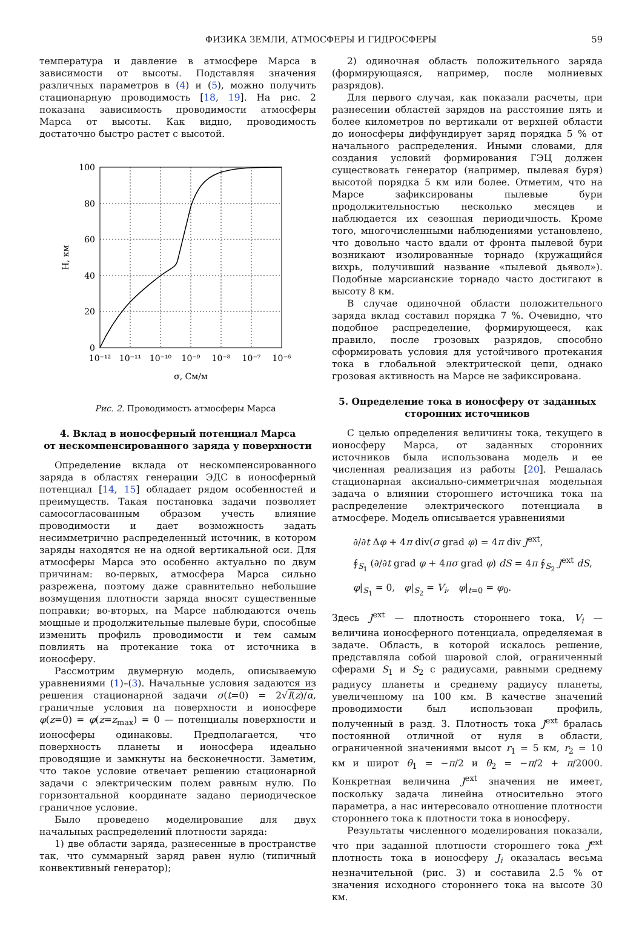ФИЗИКА ЗЕМЛИ, АТМОСФЕРЫ И ГИДРОСФЕРЫ 59
температура и давление в атмосфере Марса в зависимости от высоты. Подставляя значения различных параметров в (4) и (5), можно получить стационарную проводимость [18, 19]. На рис. 2 показана зависимость проводимости атмосферы Марса от высоты. Как видно, проводимость достаточно быстро растет с высотой.
100
80
60
40
20
0
10⁻¹²
10⁻¹¹
10⁻¹⁰
10⁻⁹
10⁻⁸
10⁻⁷
10⁻⁶
σ, См/м
H, км
Рис. 2. Проводимость атмосферы Марса
4. Вклад в ионосферный потенциал Марса
от нескомпенсированного заряда у поверхности
Определение вклада от нескомпенсированного заряда в областях генерации ЭДС в ионосферный потенциал [14, 15] обладает рядом особенностей и преимуществ. Такая постановка задачи позволяет самосогласованным образом учесть влияние проводимости и дает возможность задать несимметрично распределенный источник, в котором заряды находятся не на одной вертикальной оси. Для атмосферы Марса это особенно актуально по двум причинам: во-первых, атмосфера Марса сильно разрежена, поэтому даже сравнительно небольшие возмущения плотности заряда вносят существенные поправки; во-вторых, на Марсе наблюдаются очень мощные и продолжительные пылевые бури, способные изменить профиль проводимости и тем самым повлиять на протекание тока от источника в ионосферу.
Рассмотрим двумерную модель, описываемую уравнениями (1)–(3). Начальные условия задаются из решения стационарной задачи σ(t=0) = 2√I(z)/α, граничные условия на поверхности и ионосфере φ(z=0) = φ(z=z<sub>max</sub>) = 0 — потенциалы поверхности и ионосферы одинаковы. Предполагается, что поверхность планеты и ионосфера идеально проводящие и замкнуты на бесконечности. Заметим, что такое условие отвечает решению стационарной задачи с электрическим полем равным нулю. По горизонтальной координате задано периодическое граничное условие.
Было проведено моделирование для двух начальных распределений плотности заряда:
1) две области заряда, разнесенные в пространстве так, что суммарный заряд равен нулю (типичный конвективный генератор);
2) одиночная область положительного заряда (формирующаяся, например, после молниевых разрядов).
Для первого случая, как показали расчеты, при разнесении областей зарядов на расстояние пять и более километров по вертикали от верхней области до ионосферы диффундирует заряд порядка 5 % от начального распределения. Иными словами, для создания условий формирования ГЭЦ должен существовать генератор (например, пылевая буря) высотой порядка 5 км или более. Отметим, что на Марсе зафиксированы пылевые бури продолжительностью несколько месяцев и наблюдается их сезонная периодичность. Кроме того, многочисленными наблюдениями установлено, что довольно часто вдали от фронта пылевой бури возникают изолированные торнадо (кружащийся вихрь, получивший название «пылевой дьявол»). Подобные марсианские торнадо часто достигают в высоту 8 км.
В случае одиночной области положительного заряда вклад составил порядка 7 %. Очевидно, что подобное распределение, формирующееся, как правило, после грозовых разрядов, способно сформировать условия для устойчивого протекания тока в глобальной электрической цепи, однако грозовая активность на Марсе не зафиксирована.
5. Определение тока в ионосферу от заданных
сторонних источников
С целью определения величины тока, текущего в ионосферу Марса, от заданных сторонних источников была использована модель и ее численная реализация из работы [20]. Решалась стационарная аксиально-симметричная модельная задача о влиянии стороннего источника тока на распределение электрического потенциала в атмосфере. Модель описывается уравнениями
∂/∂t Δφ + 4π div(σ grad φ) = 4π div J<sup>ext</sup>,
∮<sub>S<sub>1</sub></sub> (∂/∂t grad φ + 4πσ grad φ) dS = 4π ∮<sub>S<sub>2</sub></sub> J<sup>ext</sup> dS,
φ|<sub>S<sub>1</sub></sub> = 0, φ|<sub>S<sub>2</sub></sub> = V<sub>i</sub>, φ|<sub>t=0</sub> = φ<sub>0</sub>.
Здесь J<sup>ext</sup> — плотность стороннего тока, V<sub>i</sub> — величина ионосферного потенциала, определяемая в задаче. Область, в которой искалось решение, представляла собой шаровой слой, ограниченный сферами S<sub>1</sub> и S<sub>2</sub> с радиусами, равными среднему радиусу планеты и среднему радиусу планеты, увеличенному на 100 км. В качестве значений проводимости был использован профиль, полученный в разд. 3. Плотность тока J<sup>ext</sup> бралась постоянной отличной от нуля в области, ограниченной значениями высот r<sub>1</sub> = 5 км, r<sub>2</sub> = 10 км и широт θ<sub>1</sub> = −π/2 и θ<sub>2</sub> = −π/2 + π/2000. Конкретная величина J<sup>ext</sup> значения не имеет, поскольку задача линейна относительно этого параметра, а нас интересовало отношение плотности стороннего тока к плотности тока в ионосферу.
Результаты численного моделирования показали, что при заданной плотности стороннего тока J<sup>ext</sup> плотность тока в ионосферу J<sub>i</sub> оказалась весьма незначительной (рис. 3) и составила 2.5 % от значения исходного стороннего тока на высоте 30 км.